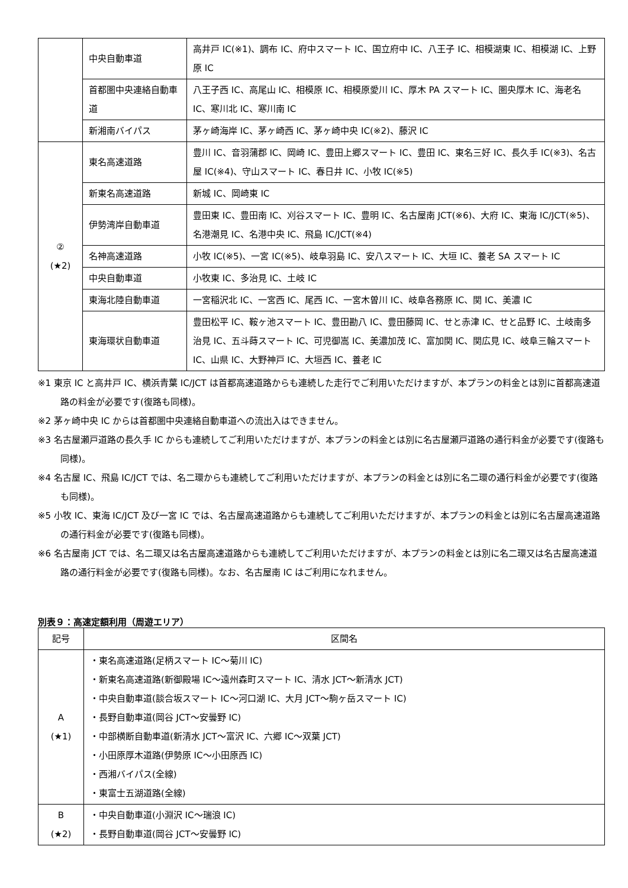| | 中央自動車道 | 高井戸 IC(※1)、調布 IC、府中スマート IC、国立府中 IC、八王子 IC、相模湖東 IC、相模湖 IC、上野原 IC |
| | 首都圏中央連絡自動車道 | 八王子西 IC、高尾山 IC、相模原 IC、相模原愛川 IC、厚木 PA スマート IC、圏央厚木 IC、海老名 IC、寒川北 IC、寒川南 IC |
| | 新湘南バイパス | 茅ヶ崎海岸 IC、茅ヶ崎西 IC、茅ヶ崎中央 IC(※2)、藤沢 IC |
| ② (★2) | 東名高速道路 | 豊川 IC、音羽蒲郡 IC、岡崎 IC、豊田上郷スマート IC、豊田 IC、東名三好 IC、長久手 IC(※3)、名古屋 IC(※4)、守山スマート IC、春日井 IC、小牧 IC(※5) |
| | 新東名高速道路 | 新城 IC、岡崎東 IC |
| | 伊勢湾岸自動車道 | 豊田東 IC、豊田南 IC、刈谷スマート IC、豊明 IC、名古屋南 JCT(※6)、大府 IC、東海 IC/JCT(※5)、名港潮見 IC、名港中央 IC、飛島 IC/JCT(※4) |
| | 名神高速道路 | 小牧 IC(※5)、一宮 IC(※5)、岐阜羽島 IC、安八スマート IC、大垣 IC、養老 SA スマート IC |
| | 中央自動車道 | 小牧東 IC、多治見 IC、土岐 IC |
| | 東海北陸自動車道 | 一宮稲沢北 IC、一宮西 IC、尾西 IC、一宮木曽川 IC、岐阜各務原 IC、関 IC、美濃 IC |
| | 東海環状自動車道 | 豊田松平 IC、鞍ヶ池スマート IC、豊田勘八 IC、豊田藤岡 IC、せと赤津 IC、せと品野 IC、土岐南多治見 IC、五斗蒔スマート IC、可児御嵩 IC、美濃加茂 IC、富加関 IC、関広見 IC、岐阜三輪スマート IC、山県 IC、大野神戸 IC、大垣西 IC、養老 IC |
※1 東京 IC と高井戸 IC、横浜青葉 IC/JCT は首都高速道路からも連続した走行でご利用いただけますが、本プランの料金とは別に首都高速道路の料金が必要です(復路も同様)。
※2 茅ヶ崎中央 IC からは首都圏中央連絡自動車道への流出入はできません。
※3 名古屋瀬戸道路の長久手 IC からも連続してご利用いただけますが、本プランの料金とは別に名古屋瀬戸道路の通行料金が必要です(復路も同様)。
※4 名古屋 IC、飛島 IC/JCT では、名二環からも連続してご利用いただけますが、本プランの料金とは別に名二環の通行料金が必要です(復路も同様)。
※5 小牧 IC、東海 IC/JCT 及び一宮 IC では、名古屋高速道路からも連続してご利用いただけますが、本プランの料金とは別に名古屋高速道路の通行料金が必要です(復路も同様)。
※6 名古屋南 JCT では、名二環又は名古屋高速道路からも連続してご利用いただけますが、本プランの料金とは別に名二環又は名古屋高速道路の通行料金が必要です(復路も同様)。なお、名古屋南 IC はご利用になれません。
別表９：高速定額利用（周遊エリア）
| 記号 | 区間名 |
| --- | --- |
| A (★1) | ・東名高速道路(足柄スマート IC～菊川 IC) ・新東名高速道路(新御殿場 IC～遠州森町スマート IC、清水 JCT～新清水 JCT) ・中央自動車道(談合坂スマート IC～河口湖 IC、大月 JCT～駒ヶ岳スマート IC) ・長野自動車道(岡谷 JCT～安曇野 IC) ・中部横断自動車道(新清水 JCT～富沢 IC、六郷 IC～双葉 JCT) ・小田原厚木道路(伊勢原 IC～小田原西 IC) ・西湘バイパス(全線) ・東富士五湖道路(全線) |
| B (★2) | ・中央自動車道(小淵沢 IC～瑞浪 IC) ・長野自動車道(岡谷 JCT～安曇野 IC) |